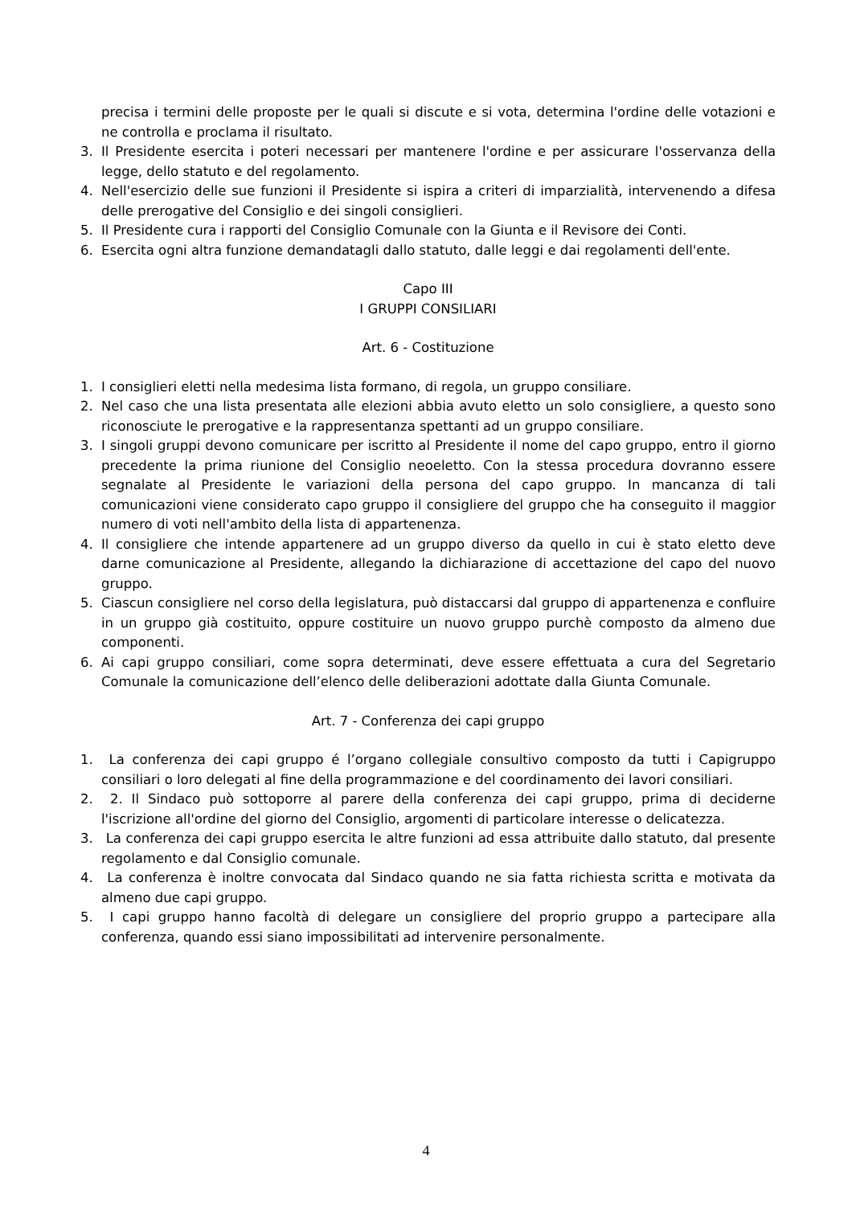precisa i termini delle proposte per le quali si discute e si vota, determina l'ordine delle votazioni e ne controlla e proclama il risultato.
3. Il Presidente esercita i poteri necessari per mantenere l'ordine e per assicurare l'osservanza della legge, dello statuto e del regolamento.
4. Nell'esercizio delle sue funzioni il Presidente si ispira a criteri di imparzialità, intervenendo a difesa delle prerogative del Consiglio e dei singoli consiglieri.
5. Il Presidente cura i rapporti del Consiglio Comunale con la Giunta e il Revisore dei Conti.
6. Esercita ogni altra funzione demandatagli dallo statuto, dalle leggi e dai regolamenti dell'ente.
Capo III
I GRUPPI CONSILIARI
Art. 6 - Costituzione
1. I consiglieri eletti nella medesima lista formano, di regola, un gruppo consiliare.
2. Nel caso che una lista presentata alle elezioni abbia avuto eletto un solo consigliere, a questo sono riconosciute le prerogative e la rappresentanza spettanti ad un gruppo consiliare.
3. I singoli gruppi devono comunicare per iscritto al Presidente il nome del capo gruppo, entro il giorno precedente la prima riunione del Consiglio neoeletto. Con la stessa procedura dovranno essere segnalate al Presidente le variazioni della persona del capo gruppo. In mancanza di tali comunicazioni viene considerato capo gruppo il consigliere del gruppo che ha conseguito il maggior numero di voti nell'ambito della lista di appartenenza.
4. Il consigliere che intende appartenere ad un gruppo diverso da quello in cui è stato eletto deve darne comunicazione al Presidente, allegando la dichiarazione di accettazione del capo del nuovo gruppo.
5. Ciascun consigliere nel corso della legislatura, può distaccarsi dal gruppo di appartenenza e confluire in un gruppo già costituito, oppure costituire un nuovo gruppo purchè composto da almeno due componenti.
6. Ai capi gruppo consiliari, come sopra determinati, deve essere effettuata a cura del Segretario Comunale la comunicazione dell’elenco delle deliberazioni adottate dalla Giunta Comunale.
Art. 7 - Conferenza dei capi gruppo
1. La conferenza dei capi gruppo é l’organo collegiale consultivo composto da tutti i Capigruppo consiliari o loro delegati al fine della programmazione e del coordinamento dei lavori consiliari.
2. 2. Il Sindaco può sottoporre al parere della conferenza dei capi gruppo, prima di deciderne l'iscrizione all'ordine del giorno del Consiglio, argomenti di particolare interesse o delicatezza.
3. La conferenza dei capi gruppo esercita le altre funzioni ad essa attribuite dallo statuto, dal presente regolamento e dal Consiglio comunale.
4. La conferenza è inoltre convocata dal Sindaco quando ne sia fatta richiesta scritta e motivata da almeno due capi gruppo.
5. I capi gruppo hanno facoltà di delegare un consigliere del proprio gruppo a partecipare alla conferenza, quando essi siano impossibilitati ad intervenire personalmente.
4